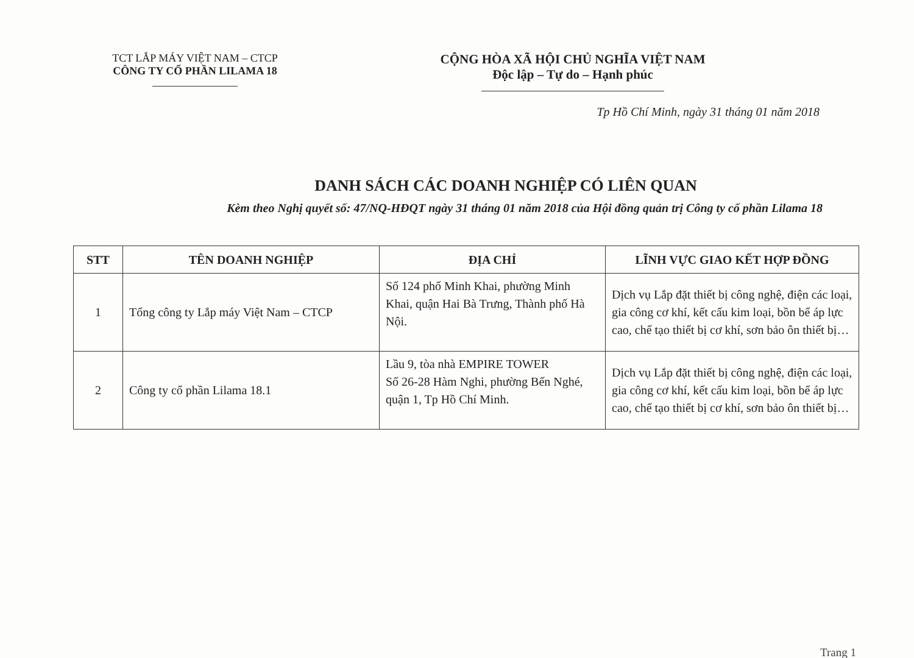TCT LẮP MÁY VIỆT NAM – CTCP
CÔNG TY CỔ PHẦN LILAMA 18
CỘNG HÒA XÃ HỘI CHỦ NGHĨA VIỆT NAM
Độc lập – Tự do – Hạnh phúc
Tp Hồ Chí Minh, ngày 31 tháng 01 năm 2018
DANH SÁCH CÁC DOANH NGHIỆP CÓ LIÊN QUAN
Kèm theo Nghị quyết số: 47/NQ-HĐQT ngày 31 tháng 01 năm 2018 của Hội đồng quản trị Công ty cổ phần Lilama 18
| STT | TÊN DOANH NGHIỆP | ĐỊA CHỈ | LĨNH VỰC GIAO KẾT HỢP ĐỒNG |
| --- | --- | --- | --- |
| 1 | Tổng công ty Lắp máy Việt Nam – CTCP | Số 124 phố Minh Khai, phường Minh Khai, quận Hai Bà Trưng, Thành phố Hà Nội. | Dịch vụ Lắp đặt thiết bị công nghệ, điện các loại, gia công cơ khí, kết cấu kim loại, bồn bể áp lực cao, chế tạo thiết bị cơ khí, sơn bảo ôn thiết bị… |
| 2 | Công ty cổ phần Lilama 18.1 | Lầu 9, tòa nhà EMPIRE TOWER Số 26-28 Hàm Nghi, phường Bến Nghé, quận 1, Tp Hồ Chí Minh. | Dịch vụ Lắp đặt thiết bị công nghệ, điện các loại, gia công cơ khí, kết cấu kim loại, bồn bể áp lực cao, chế tạo thiết bị cơ khí, sơn bảo ôn thiết bị… |
Trang 1